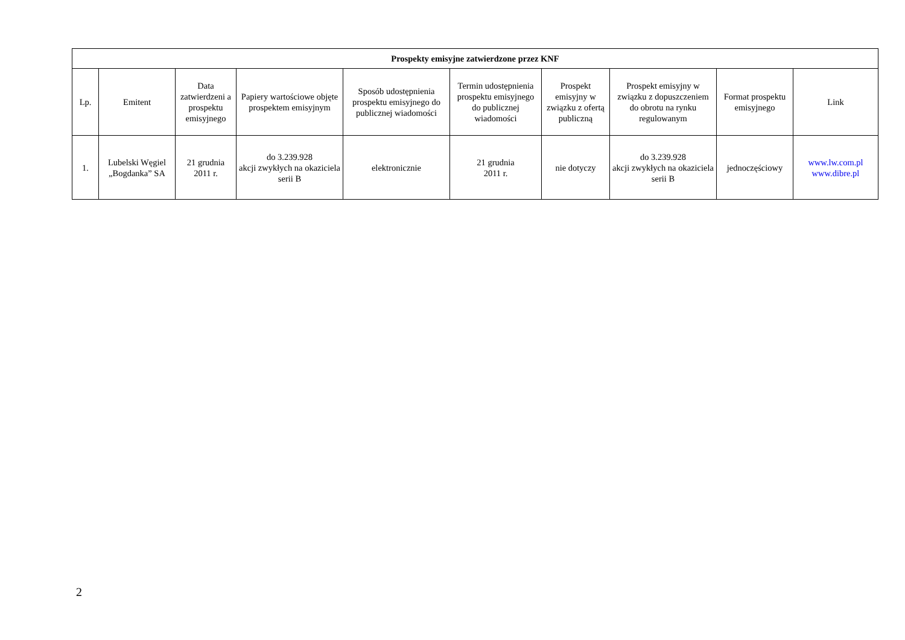| Prospekty emisyjne zatwierdzone przez KNF | | | | | | | | | |
| --- | --- | --- | --- | --- | --- | --- | --- | --- | --- |
| Lp. | Emitent | Data zatwierdzeni a prospektu emisyjnego | Papiery wartościowe objęte prospektem emisyjnym | Sposób udostępnienia prospektu emisyjnego do publicznej wiadomości | Termin udostępnienia prospektu emisyjnego do publicznej wiadomości | Prospekt emisyjny w związku z ofertą publiczną | Prospekt emisyjny w związku z dopuszczeniem do obrotu na rynku regulowanym | Format prospektu emisyjnego | Link |
| 1. | Lubelski Węgiel „Bogdanka” SA | 21 grudnia 2011 r. | do 3.239.928 akcji zwykłych na okaziciela serii B | elektronicznie | 21 grudnia 2011 r. | nie dotyczy | do 3.239.928 akcji zwykłych na okaziciela serii B | jednoczęściowy | www.lw.com.pl www.dibre.pl |
2